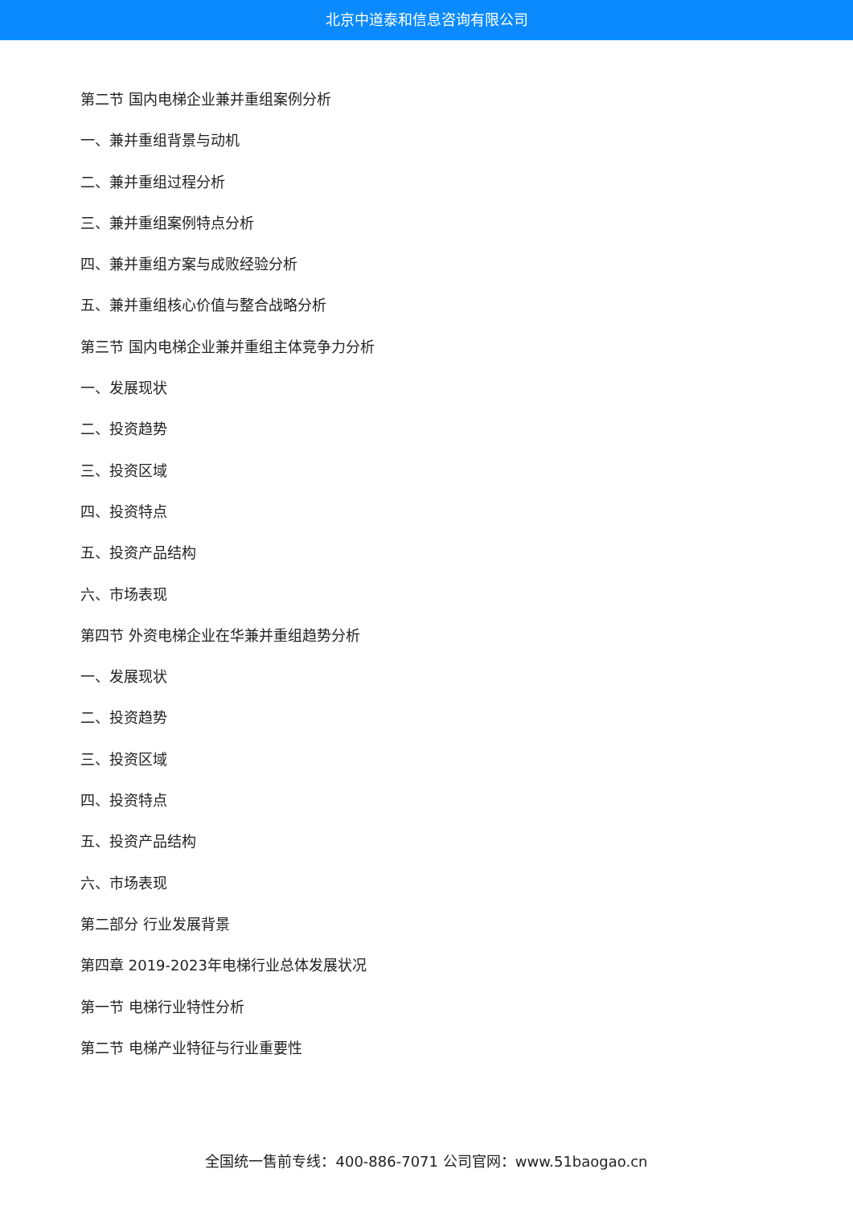北京中道泰和信息咨询有限公司
第二节 国内电梯企业兼并重组案例分析
一、兼并重组背景与动机
二、兼并重组过程分析
三、兼并重组案例特点分析
四、兼并重组方案与成败经验分析
五、兼并重组核心价值与整合战略分析
第三节 国内电梯企业兼并重组主体竞争力分析
一、发展现状
二、投资趋势
三、投资区域
四、投资特点
五、投资产品结构
六、市场表现
第四节 外资电梯企业在华兼并重组趋势分析
一、发展现状
二、投资趋势
三、投资区域
四、投资特点
五、投资产品结构
六、市场表现
第二部分 行业发展背景
第四章 2019-2023年电梯行业总体发展状况
第一节 电梯行业特性分析
第二节 电梯产业特征与行业重要性
全国统一售前专线：400-886-7071 公司官网：www.51baogao.cn